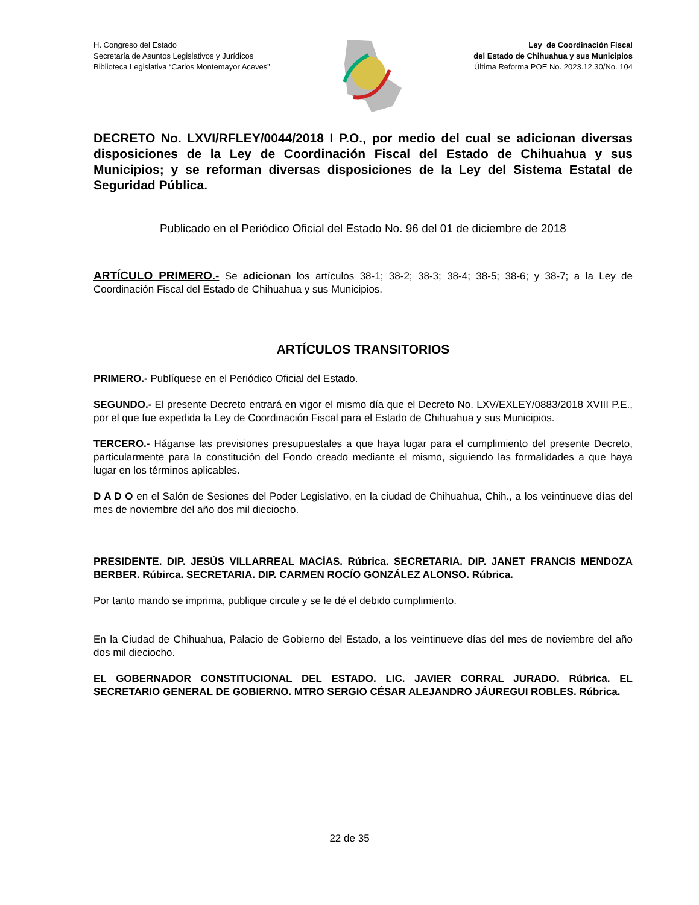H. Congreso del Estado
Secretaría de Asuntos Legislativos y Jurídicos
Biblioteca Legislativa “Carlos Montemayor Aceves”
Ley de Coordinación Fiscal
del Estado de Chihuahua y sus Municipios
Última Reforma POE No. 2023.12.30/No. 104
DECRETO No. LXVI/RFLEY/0044/2018 I P.O., por medio del cual se adicionan diversas disposiciones de la Ley de Coordinación Fiscal del Estado de Chihuahua y sus Municipios; y se reforman diversas disposiciones de la Ley del Sistema Estatal de Seguridad Pública.
Publicado en el Periódico Oficial del Estado No. 96 del 01 de diciembre de 2018
ARTÍCULO PRIMERO.- Se adicionan los artículos 38-1; 38-2; 38-3; 38-4; 38-5; 38-6; y 38-7; a la Ley de Coordinación Fiscal del Estado de Chihuahua y sus Municipios.
ARTÍCULOS TRANSITORIOS
PRIMERO.- Publíquese en el Periódico Oficial del Estado.
SEGUNDO.- El presente Decreto entrará en vigor el mismo día que el Decreto No. LXV/EXLEY/0883/2018 XVIII P.E., por el que fue expedida la Ley de Coordinación Fiscal para el Estado de Chihuahua y sus Municipios.
TERCERO.- Háganse las previsiones presupuestales a que haya lugar para el cumplimiento del presente Decreto, particularmente para la constitución del Fondo creado mediante el mismo, siguiendo las formalidades a que haya lugar en los términos aplicables.
D A D O en el Salón de Sesiones del Poder Legislativo, en la ciudad de Chihuahua, Chih., a los veintinueve días del mes de noviembre del año dos mil dieciocho.
PRESIDENTE. DIP. JESÚS VILLARREAL MACÍAS. Rúbrica. SECRETARIA. DIP. JANET FRANCIS MENDOZA BERBER. Rúbirca. SECRETARIA. DIP. CARMEN ROCÍO GONZÁLEZ ALONSO. Rúbrica.
Por tanto mando se imprima, publique circule y se le dé el debido cumplimiento.
En la Ciudad de Chihuahua, Palacio de Gobierno del Estado, a los veintinueve días del mes de noviembre del año dos mil dieciocho.
EL GOBERNADOR CONSTITUCIONAL DEL ESTADO. LIC. JAVIER CORRAL JURADO. Rúbrica. EL SECRETARIO GENERAL DE GOBIERNO. MTRO SERGIO CÉSAR ALEJANDRO JÁUREGUI ROBLES. Rúbrica.
22 de 35